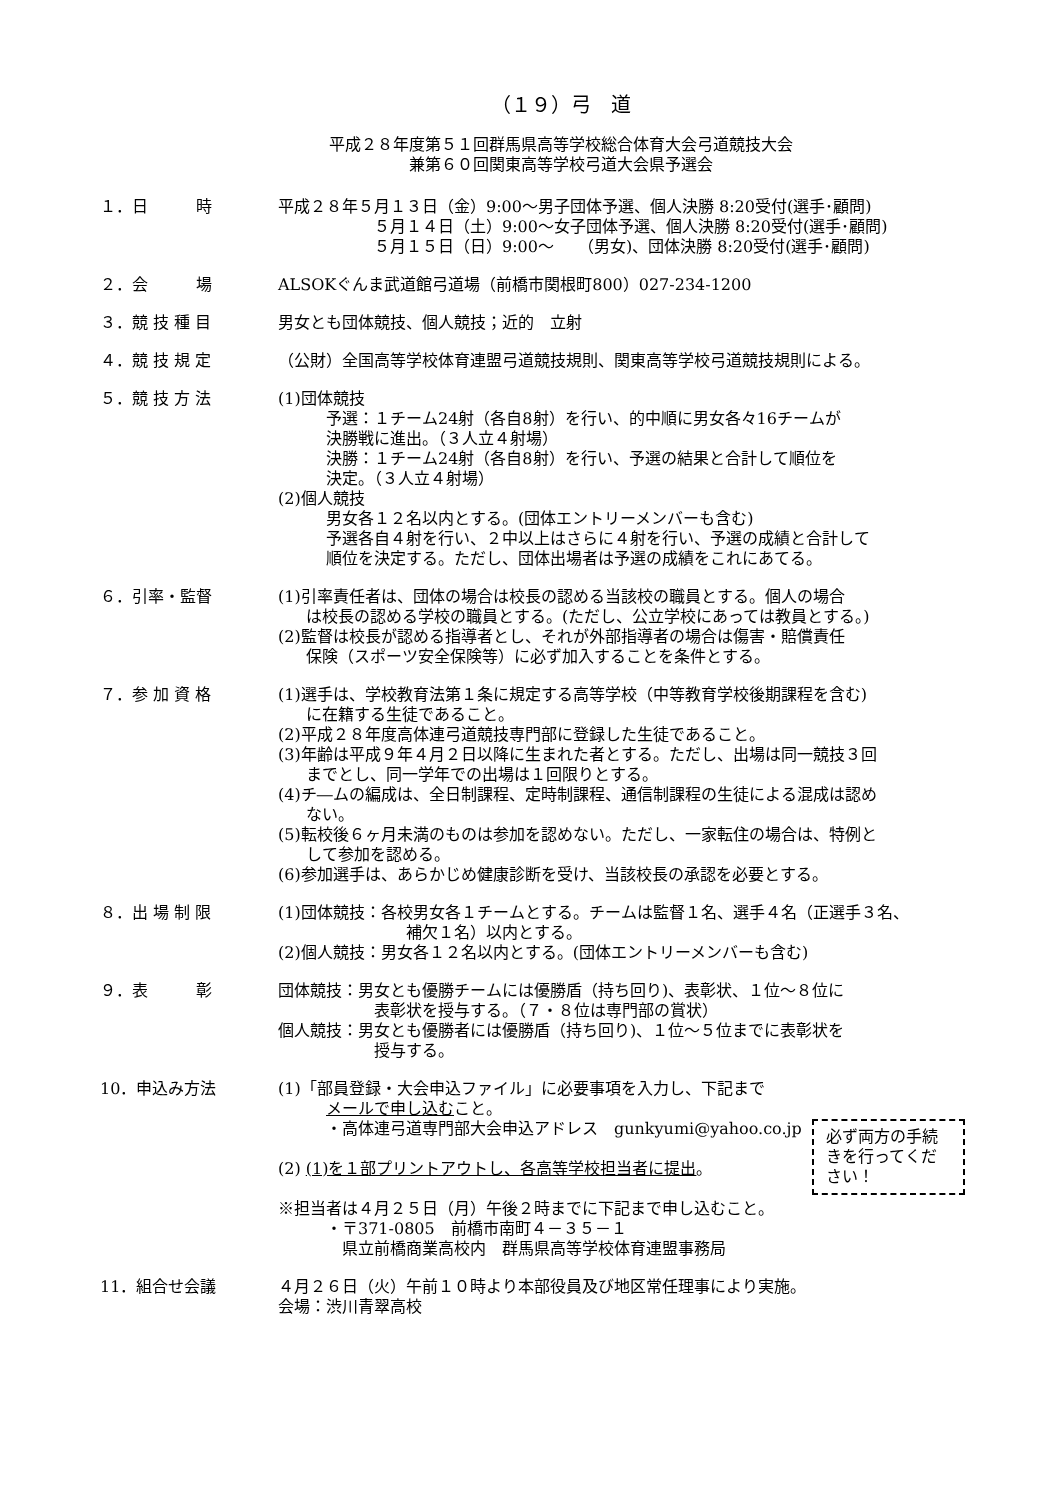（１９）弓　道
平成２８年度第５１回群馬県高等学校総合体育大会弓道競技大会
兼第６０回関東高等学校弓道大会県予選会
１．日　　　時 平成２８年５月１３日（金）9:00～男子団体予選、個人決勝 8:20受付(選手･顧問)
５月１４日（土）9:00～女子団体予選、個人決勝 8:20受付(選手･顧問)
５月１５日（日）9:00～　　（男女)、団体決勝 8:20受付(選手･顧問)
２．会　　　場 ALSOKぐんま武道館弓道場（前橋市関根町800）027-234-1200
３．競 技 種 目 男女とも団体競技、個人競技；近的　立射
４．競 技 規 定 （公財）全国高等学校体育連盟弓道競技規則、関東高等学校弓道競技規則による。
５．競 技 方 法 (1)団体競技
予選：１チーム24射（各自8射）を行い、的中順に男女各々16チームが
決勝戦に進出。（３人立４射場）
決勝：１チーム24射（各自8射）を行い、予選の結果と合計して順位を
決定。（３人立４射場）
(2)個人競技
男女各１２名以内とする。(団体エントリーメンバーも含む)
予選各自４射を行い、２中以上はさらに４射を行い、予選の成績と合計して
順位を決定する。ただし、団体出場者は予選の成績をこれにあてる。
６．引率・監督 (1)引率責任者は、団体の場合は校長の認める当該校の職員とする。個人の場合
は校長の認める学校の職員とする。(ただし、公立学校にあっては教員とする。)
(2)監督は校長が認める指導者とし、それが外部指導者の場合は傷害・賠償責任
保険（スポーツ安全保険等）に必ず加入することを条件とする。
７．参 加 資 格 (1)選手は、学校教育法第１条に規定する高等学校（中等教育学校後期課程を含む)
に在籍する生徒であること。
(2)平成２８年度高体連弓道競技専門部に登録した生徒であること。
(3)年齢は平成９年４月２日以降に生まれた者とする。ただし、出場は同一競技３回
までとし、同一学年での出場は１回限りとする。
(4)チ―ムの編成は、全日制課程、定時制課程、通信制課程の生徒による混成は認め
ない。
(5)転校後６ヶ月未満のものは参加を認めない。ただし、一家転住の場合は、特例と
して参加を認める。
(6)参加選手は、あらかじめ健康診断を受け、当該校長の承認を必要とする。
８．出 場 制 限 (1)団体競技：各校男女各１チームとする。チームは監督１名、選手４名（正選手３名、
補欠１名）以内とする。
(2)個人競技：男女各１２名以内とする。(団体エントリーメンバーも含む)
９．表　　　彰 団体競技：男女とも優勝チームには優勝盾（持ち回り)、表彰状、１位～８位に
表彰状を授与する。（７・８位は専門部の賞状）
個人競技：男女とも優勝者には優勝盾（持ち回り)、１位～５位までに表彰状を
授与する。
10．申込み方法 (1)「部員登録・大会申込ファイル」に必要事項を入力し、下記まで
メールで申し込むこと。
・高体連弓道専門部大会申込アドレス　gunkyumi@yahoo.co.jp
(2) (1)を１部プリントアウトし、各高等学校担当者に提出。
※担当者は４月２５日（月）午後２時までに下記まで申し込むこと。
・〒371-0805　前橋市南町４－３５－１
　県立前橋商業高校内　群馬県高等学校体育連盟事務局
必ず両方の手続きを行ってください！
11．組合せ会議 ４月２６日（火）午前１０時より本部役員及び地区常任理事により実施。
会場：渋川青翠高校